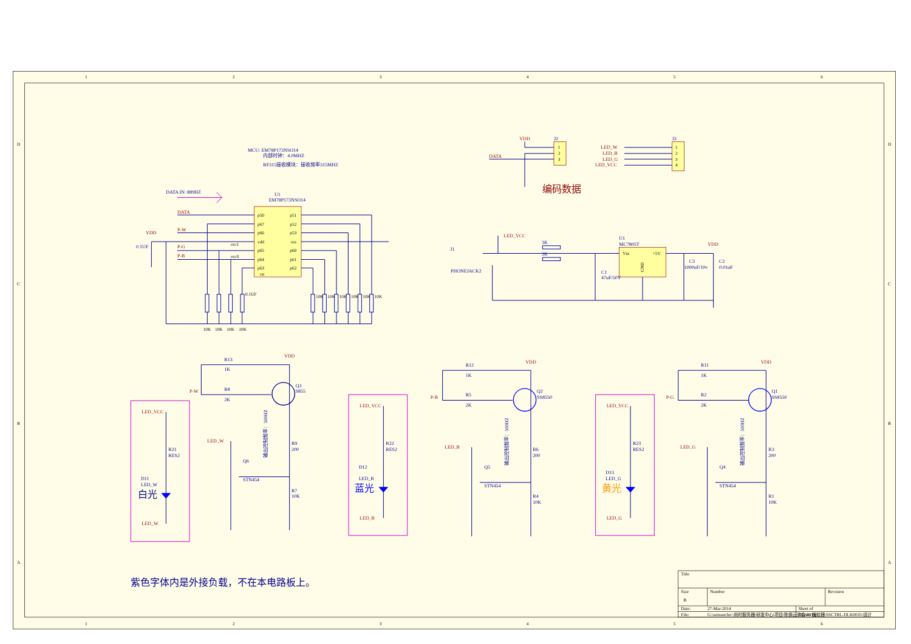1
2
3
4
5
6
1
2
3
4
5
6
D
C
B
A
D
C
B
A
MCU: EM78P173NSO14
内部时钟：4.0MHZ
RF315接收模块：接收频率315MHZ
DATA IN :889HZ
U1
EM78P173NSO14
p50
p67
p66
vdd
p65
p64
p63
rst
p51
p52
p53
vss
p60
p61
p62
DATA
P-W
P-G
P-B
VDD
0.1UF
osc1
osc0
0.1UF
10K
10K
10K
10K
10K
10K
10K
10K
10K
10K
VDD
J2
DATA
1
2
3
编码数据
J3
1
2
3
4
LED_W
LED_B
LED_G
LED_VCC
LED_VCC
J1
PHONEJACK2
3K
3K
U1
MC7805T
Vin
+5V
GND
VDD
C1
47uF/50V
C3
1000uF/10v
C2
0.01uF
R13
1K
R8
2K
P-W
VDD
Q3
S855
R9
200
R7
10K
Q6
STN454
LED_W
输出控制频率：500HZ
LED_VCC
R21
RES2
D11
LED_W
白光
LED_W
LED_VCC
R22
RES2
D12
LED_B
蓝光
LED_B
R12
1K
R5
2K
P-B
VDD
Q2
SS8550
R6
200
R4
10K
Q5
STN454
LED_B
输出控制频率：500HZ
LED_VCC
R23
RES2
D13
LED_G
黄光
LED_G
R11
1K
R2
2K
P-G
VDD
Q1
SS8550
R3
200
R1
10K
Q4
STN454
LED_G
输出控制频率：500HZ
紫色字体内是外接负载，不在本电路板上。
Title
Size
B
Number
Revision
Date:
27-Mar-2014
Sheet of
File:
G:\xmsunchic\尚时服务器\研发中心\项目\陈振云欣会\RF遥控器\SSCTRL-DLK0035\设计
Drawn By: